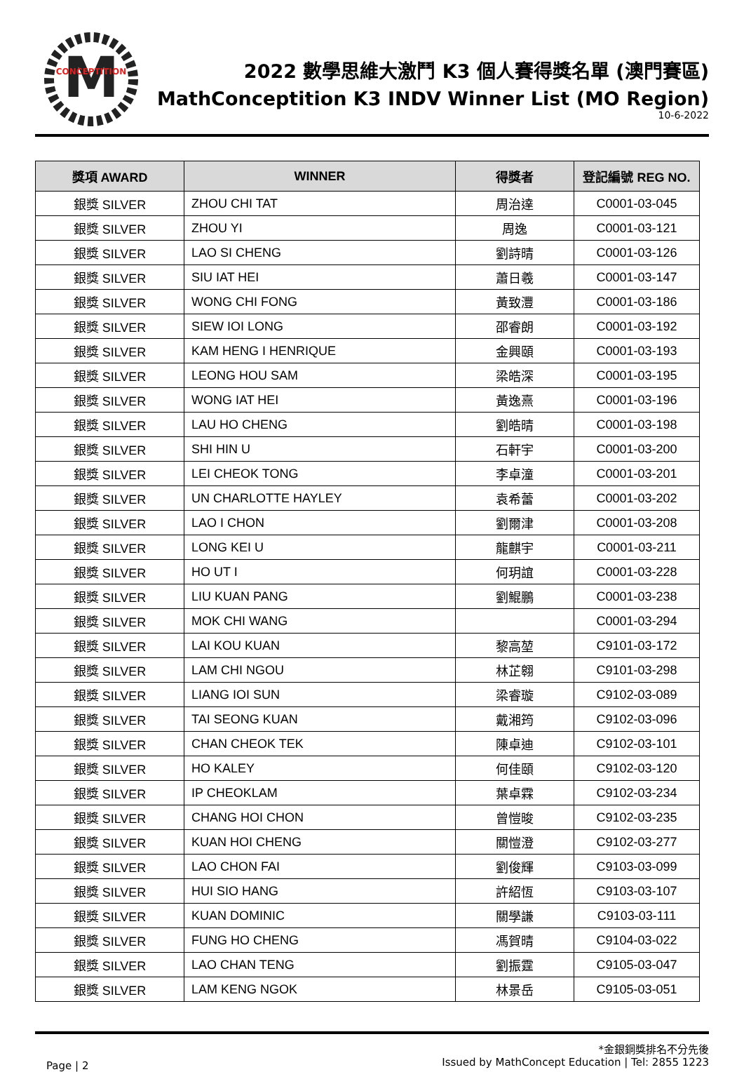M
CONCEPTITION
2022 數學思維大激鬥 K3 個人賽得獎名單 (澳門賽區)
MathConceptition K3 INDV Winner List (MO Region)
10-6-2022
| 獎項 AWARD | WINNER | 得獎者 | 登記編號 REG NO. |
| --- | --- | --- | --- |
| 銀獎 SILVER | ZHOU CHI TAT | 周治達 | C0001-03-045 |
| 銀獎 SILVER | ZHOU YI | 周逸 | C0001-03-121 |
| 銀獎 SILVER | LAO SI CHENG | 劉詩晴 | C0001-03-126 |
| 銀獎 SILVER | SIU IAT HEI | 蕭日羲 | C0001-03-147 |
| 銀獎 SILVER | WONG CHI FONG | 黃致灃 | C0001-03-186 |
| 銀獎 SILVER | SIEW IOI LONG | 邵睿朗 | C0001-03-192 |
| 銀獎 SILVER | KAM HENG I HENRIQUE | 金興頤 | C0001-03-193 |
| 銀獎 SILVER | LEONG HOU SAM | 梁皓深 | C0001-03-195 |
| 銀獎 SILVER | WONG IAT HEI | 黃逸熹 | C0001-03-196 |
| 銀獎 SILVER | LAU HO CHENG | 劉皓晴 | C0001-03-198 |
| 銀獎 SILVER | SHI HIN U | 石軒宇 | C0001-03-200 |
| 銀獎 SILVER | LEI CHEOK TONG | 李卓潼 | C0001-03-201 |
| 銀獎 SILVER | UN CHARLOTTE HAYLEY | 袁希蕾 | C0001-03-202 |
| 銀獎 SILVER | LAO I CHON | 劉爾津 | C0001-03-208 |
| 銀獎 SILVER | LONG KEI U | 龍麒宇 | C0001-03-211 |
| 銀獎 SILVER | HO UT I | 何玥誼 | C0001-03-228 |
| 銀獎 SILVER | LIU KUAN PANG | 劉鯤鵬 | C0001-03-238 |
| 銀獎 SILVER | MOK CHI WANG | | C0001-03-294 |
| 銀獎 SILVER | LAI KOU KUAN | 黎高堃 | C9101-03-172 |
| 銀獎 SILVER | LAM CHI NGOU | 林芷翱 | C9101-03-298 |
| 銀獎 SILVER | LIANG IOI SUN | 梁睿璇 | C9102-03-089 |
| 銀獎 SILVER | TAI SEONG KUAN | 戴湘筠 | C9102-03-096 |
| 銀獎 SILVER | CHAN CHEOK TEK | 陳卓迪 | C9102-03-101 |
| 銀獎 SILVER | HO KALEY | 何佳頤 | C9102-03-120 |
| 銀獎 SILVER | IP CHEOKLAM | 葉卓霖 | C9102-03-234 |
| 銀獎 SILVER | CHANG HOI CHON | 曾愷晙 | C9102-03-235 |
| 銀獎 SILVER | KUAN HOI CHENG | 關愷澄 | C9102-03-277 |
| 銀獎 SILVER | LAO CHON FAI | 劉俊輝 | C9103-03-099 |
| 銀獎 SILVER | HUI SIO HANG | 許紹恆 | C9103-03-107 |
| 銀獎 SILVER | KUAN DOMINIC | 關學謙 | C9103-03-111 |
| 銀獎 SILVER | FUNG HO CHENG | 馮賀晴 | C9104-03-022 |
| 銀獎 SILVER | LAO CHAN TENG | 劉振霆 | C9105-03-047 |
| 銀獎 SILVER | LAM KENG NGOK | 林景岳 | C9105-03-051 |
Page | 2
*金銀銅獎排名不分先後
Issued by MathConcept Education | Tel: 2855 1223